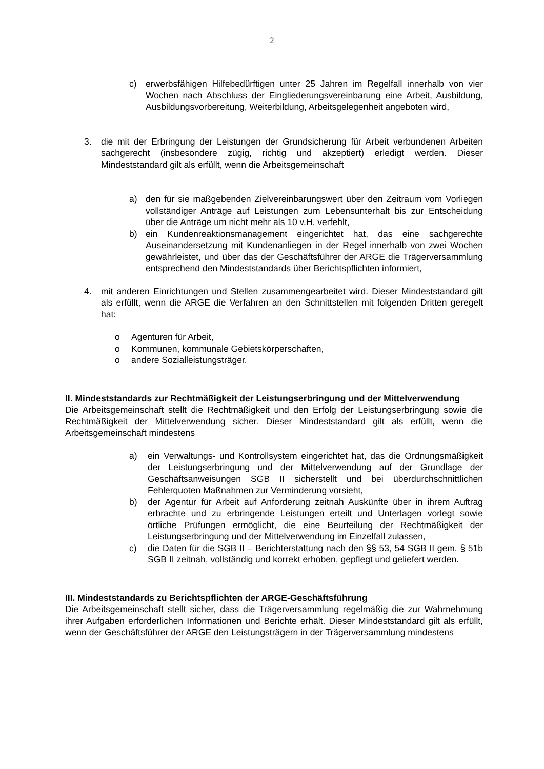2
c) erwerbsfähigen Hilfebedürftigen unter 25 Jahren im Regelfall innerhalb von vier Wochen nach Abschluss der Eingliederungsvereinbarung eine Arbeit, Ausbildung, Ausbildungsvorbereitung, Weiterbildung, Arbeitsgelegenheit angeboten wird,
3. die mit der Erbringung der Leistungen der Grundsicherung für Arbeit verbundenen Arbeiten sachgerecht (insbesondere zügig, richtig und akzeptiert) erledigt werden. Dieser Mindeststandard gilt als erfüllt, wenn die Arbeitsgemeinschaft
a) den für sie maßgebenden Zielvereinbarungswert über den Zeitraum vom Vorliegen vollständiger Anträge auf Leistungen zum Lebensunterhalt bis zur Entscheidung über die Anträge um nicht mehr als 10 v.H. verfehlt,
b) ein Kundenreaktionsmanagement eingerichtet hat, das eine sachgerechte Auseinandersetzung mit Kundenanliegen in der Regel innerhalb von zwei Wochen gewährleistet, und über das der Geschäftsführer der ARGE die Trägerversammlung entsprechend den Mindeststandards über Berichtspflichten informiert,
4. mit anderen Einrichtungen und Stellen zusammengearbeitet wird. Dieser Mindeststandard gilt als erfüllt, wenn die ARGE die Verfahren an den Schnittstellen mit folgenden Dritten geregelt hat:
o Agenturen für Arbeit,
o Kommunen, kommunale Gebietskörperschaften,
o andere Sozialleistungsträger.
II. Mindeststandards zur Rechtmäßigkeit der Leistungserbringung und der Mittelverwendung
Die Arbeitsgemeinschaft stellt die Rechtmäßigkeit und den Erfolg der Leistungserbringung sowie die Rechtmäßigkeit der Mittelverwendung sicher. Dieser Mindeststandard gilt als erfüllt, wenn die Arbeitsgemeinschaft mindestens
a) ein Verwaltungs- und Kontrollsystem eingerichtet hat, das die Ordnungsmäßigkeit der Leistungserbringung und der Mittelverwendung auf der Grundlage der Geschäftsanweisungen SGB II sicherstellt und bei überdurchschnittlichen Fehlerquoten Maßnahmen zur Verminderung vorsieht,
b) der Agentur für Arbeit auf Anforderung zeitnah Auskünfte über in ihrem Auftrag erbrachte und zu erbringende Leistungen erteilt und Unterlagen vorlegt sowie örtliche Prüfungen ermöglicht, die eine Beurteilung der Rechtmäßigkeit der Leistungserbringung und der Mittelverwendung im Einzelfall zulassen,
c) die Daten für die SGB II – Berichterstattung nach den §§ 53, 54 SGB II gem. § 51b SGB II zeitnah, vollständig und korrekt erhoben, gepflegt und geliefert werden.
III. Mindeststandards zu Berichtspflichten der ARGE-Geschäftsführung
Die Arbeitsgemeinschaft stellt sicher, dass die Trägerversammlung regelmäßig die zur Wahrnehmung ihrer Aufgaben erforderlichen Informationen und Berichte erhält. Dieser Mindeststandard gilt als erfüllt, wenn der Geschäftsführer der ARGE den Leistungsträgern in der Trägerversammlung mindestens